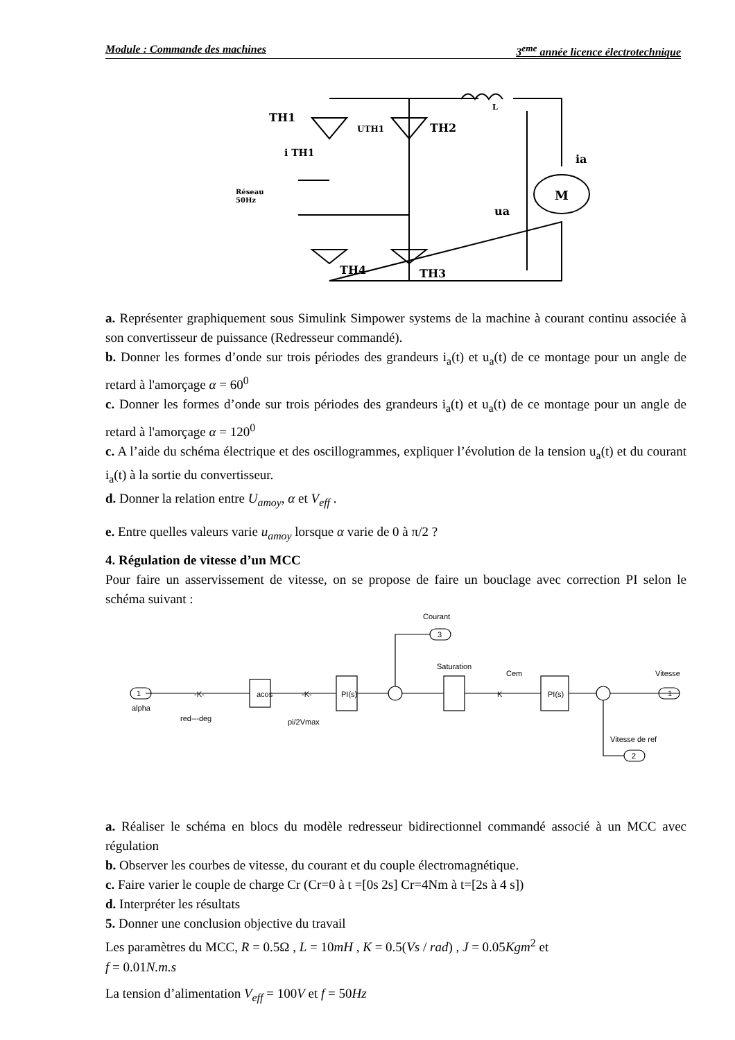Module : Commande des machines 3<sup>eme</sup> année licence électrotechnique
TH1
TH2
TH4
TH3
UTH1
i TH1
Réseau
50Hz
L
ia
M
ua
a. Représenter graphiquement sous Simulink Simpower systems de la machine à courant continu associée à son convertisseur de puissance (Redresseur commandé).
b. Donner les formes d’onde sur trois périodes des grandeurs i<sub>a</sub>(t) et u<sub>a</sub>(t) de ce montage pour un angle de retard à l'amorçage α = 60<sup>0</sup>
c. Donner les formes d’onde sur trois périodes des grandeurs i<sub>a</sub>(t) et u<sub>a</sub>(t) de ce montage pour un angle de retard à l'amorçage α = 120<sup>0</sup>
c. A l’aide du schéma électrique et des oscillogrammes, expliquer l’évolution de la tension u<sub>a</sub>(t) et du courant i<sub>a</sub>(t) à la sortie du convertisseur.
d. Donner la relation entre U<sub>amoy</sub>, α et V<sub>eff</sub> .
e. Entre quelles valeurs varie u<sub>amoy</sub> lorsque α varie de 0 à π/2 ?
4. Régulation de vitesse d’un MCC
Pour faire un asservissement de vitesse, on se propose de faire un bouclage avec correction PI selon le schéma suivant :
a. Réaliser le schéma en blocs du modèle redresseur bidirectionnel commandé associé à un MCC avec régulation
b. Observer les courbes de vitesse, du courant et du couple électromagnétique.
c. Faire varier le couple de charge Cr (Cr=0 à t =[0s 2s] Cr=4Nm à t=[2s à 4 s])
d. Interpréter les résultats
5. Donner une conclusion objective du travail
Les paramètres du MCC, R = 0.5Ω , L = 10mH , K = 0.5(Vs / rad) , J = 0.05Kgm<sup>2</sup> et
f = 0.01N.m.s
La tension d’alimentation V<sub>eff</sub> = 100V et f = 50Hz
alpha
red---deg
acos
pi/2Vmax
PI(s)
Courant
3
Saturation
Cem
PI(s)
Vitesse
1
1
Vitesse de ref
2
-K-
-K-
K